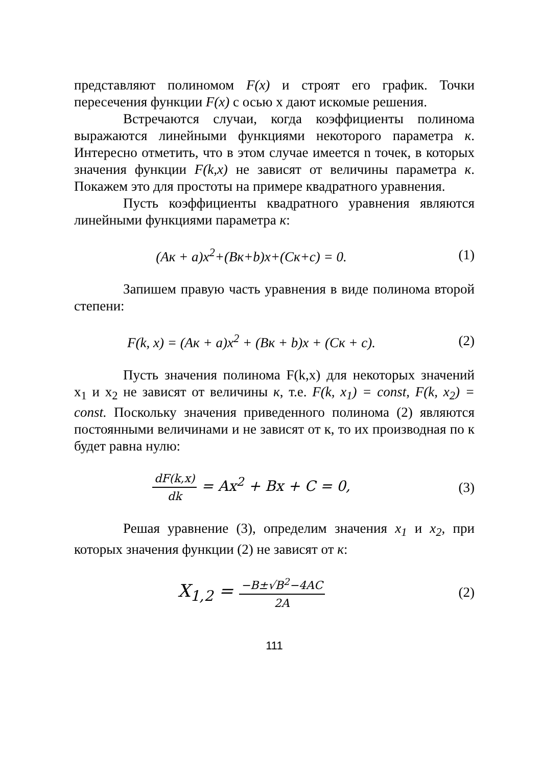представляют полиномом F(x) и строят его график. Точки пересечения функции F(x) с осью x дают искомые решения.
Встречаются случаи, когда коэффициенты полинома выражаются линейными функциями некоторого параметра к. Интересно отметить, что в этом случае имеется n точек, в которых значения функции F(k,x) не зависят от величины параметра к. Покажем это для простоты на примере квадратного уравнения.
Пусть коэффициенты квадратного уравнения являются линейными функциями параметра к:
(Aк + a)x<sup>2</sup>+(Bк+b)x+(Cк+c) = 0. (1)
Запишем правую часть уравнения в виде полинома второй степени:
F(k, x) = (Aк + a)x<sup>2</sup> + (Bк + b)x + (Cк + c).
(2)
Пусть значения полинома F(k,x) для некоторых значений x<sub>1</sub> и x<sub>2</sub> не зависят от величины к, т.е. F(k, x<sub>1</sub>) = const, F(k, x<sub>2</sub>) = const. Поскольку значения приведенного полинома (2) являются постоянными величинами и не зависят от к, то их производная по к будет равна нулю:
dF(k,x) dk = Ax<sup>2</sup> + Bx + C = 0, (3)
Решая уравнение (3), определим значения x<sub>1</sub> и x<sub>2</sub>, при которых значения функции (2) не зависят от к:
X<sub>1,2</sub> = −B±√B<sup>2</sup>−4AC 2A
(2)
111